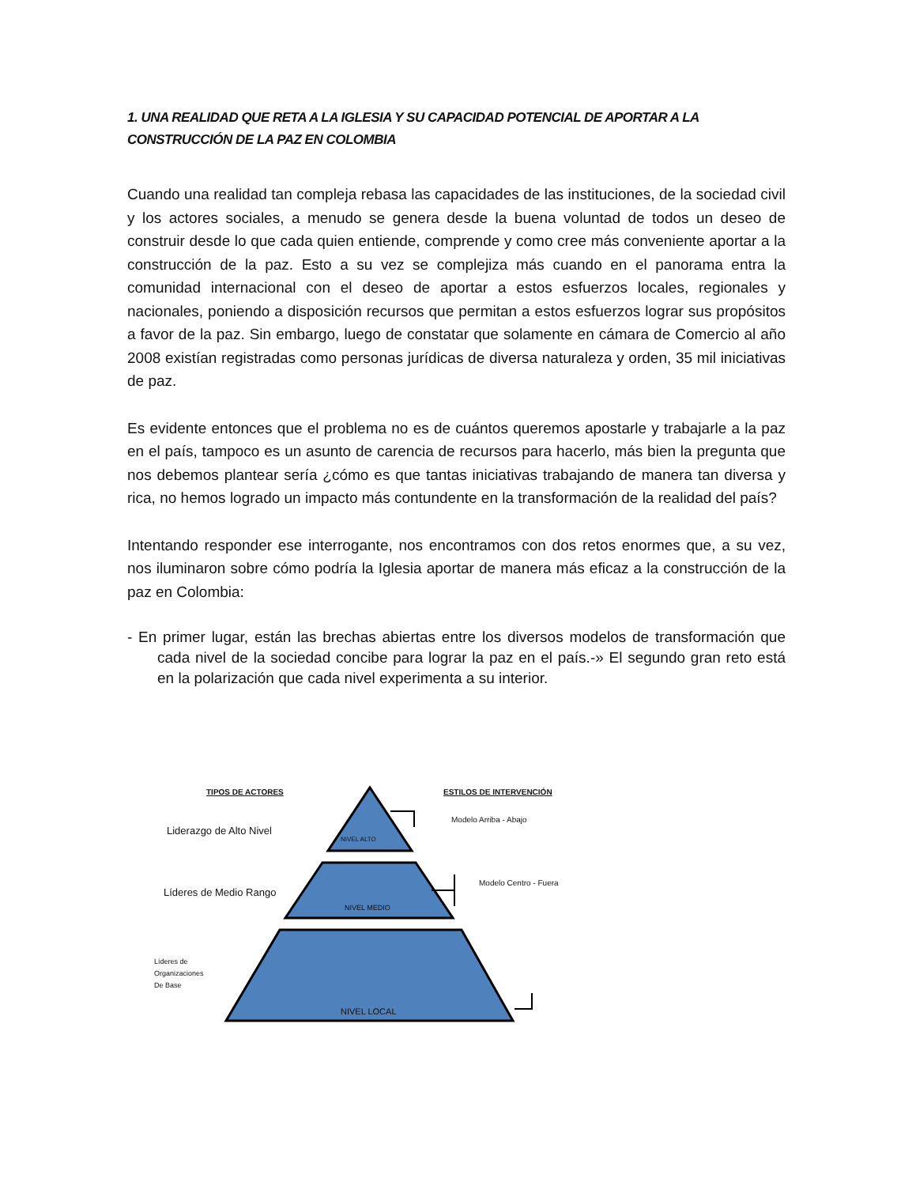1. UNA REALIDAD QUE RETA A LA IGLESIA Y SU CAPACIDAD POTENCIAL DE APORTAR A LA CONSTRUCCIÓN DE LA PAZ EN COLOMBIA
Cuando una realidad tan compleja rebasa las capacidades de las instituciones, de la sociedad civil y los actores sociales, a menudo se genera desde la buena voluntad de todos un deseo de construir desde lo que cada quien entiende, comprende y como cree más conveniente aportar a la construcción de la paz. Esto a su vez se complejiza más cuando en el panorama entra la comunidad internacional con el deseo de aportar a estos esfuerzos locales, regionales y nacionales, poniendo a disposición recursos que permitan a estos esfuerzos lograr sus propósitos a favor de la paz. Sin embargo, luego de constatar que solamente en cámara de Comercio al año 2008 existían registradas como personas jurídicas de diversa naturaleza y orden, 35 mil iniciativas de paz.
Es evidente entonces que el problema no es de cuántos queremos apostarle y trabajarle a la paz en el país, tampoco es un asunto de carencia de recursos para hacerlo, más bien la pregunta que nos debemos plantear sería ¿cómo es que tantas iniciativas trabajando de manera tan diversa y rica, no hemos logrado un impacto más contundente en la transformación de la realidad del país?
Intentando responder ese interrogante, nos encontramos con dos retos enormes que, a su vez, nos iluminaron sobre cómo podría la Iglesia aportar de manera más eficaz a la construcción de la paz en Colombia:
- En primer lugar, están las brechas abiertas entre los diversos modelos de transformación que cada nivel de la sociedad concibe para lograr la paz en el país.-» El segundo gran reto está en la polarización que cada nivel experimenta a su interior.
TIPOS DE ACTORES ESTILOS DE INTERVENCIÓN
Liderazgo de Alto Nivel
NIVEL ALTO
Modelo Arriba - Abajo
Líderes de Medio Rango
NIVEL MEDIO
Modelo Centro - Fuera
Líderes de
Organizaciones
De Base
NIVEL LOCAL